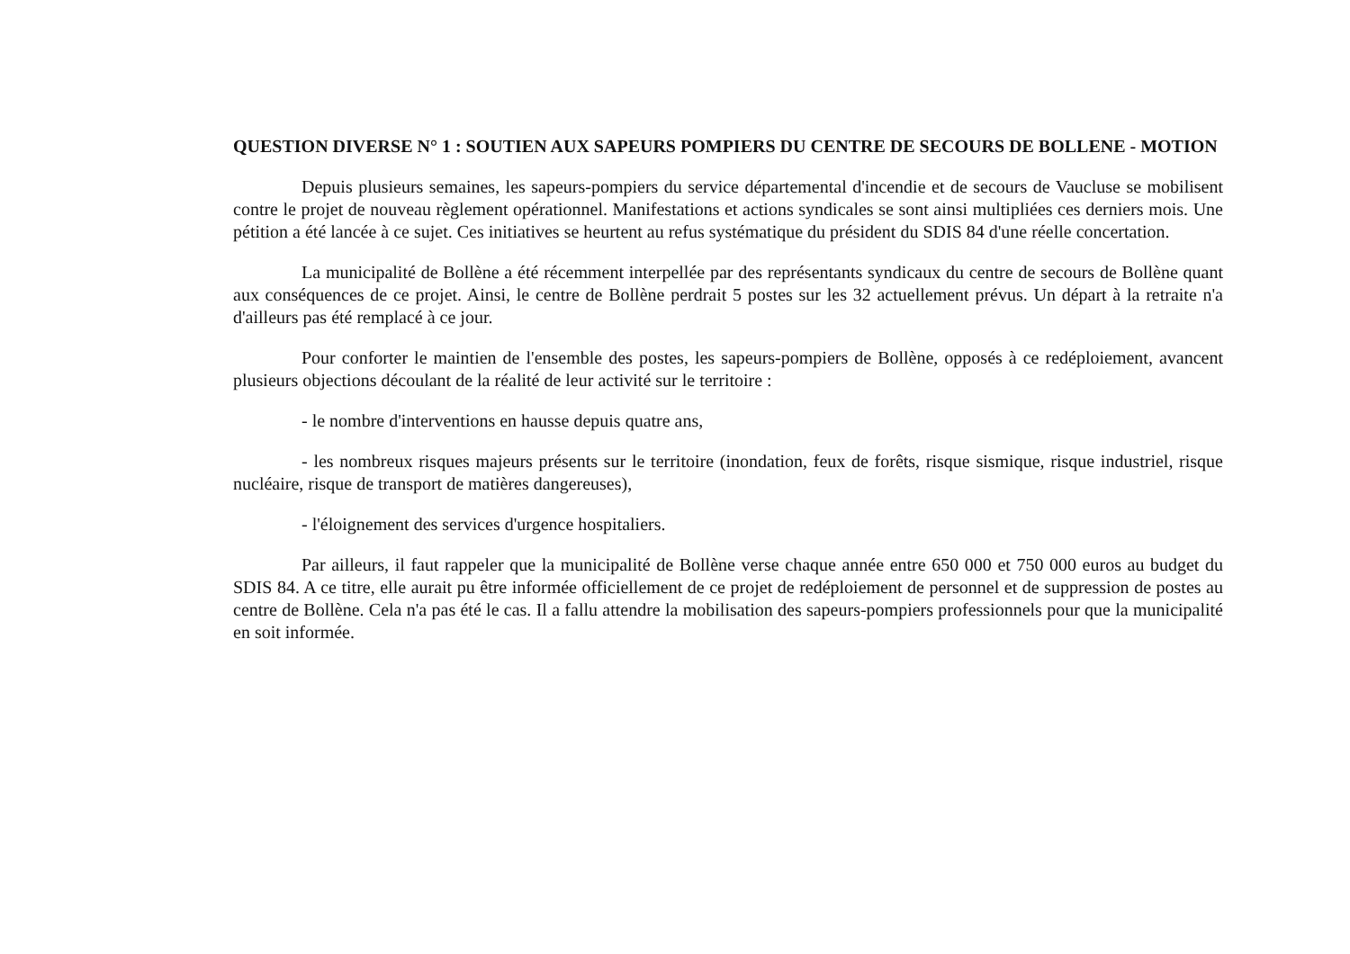QUESTION DIVERSE N° 1 : SOUTIEN AUX SAPEURS POMPIERS DU CENTRE DE SECOURS DE BOLLENE - MOTION
Depuis plusieurs semaines, les sapeurs-pompiers du service départemental d'incendie et de secours de Vaucluse se mobilisent contre le projet de nouveau règlement opérationnel. Manifestations et actions syndicales se sont ainsi multipliées ces derniers mois. Une pétition a été lancée à ce sujet. Ces initiatives se heurtent au refus systématique du président du SDIS 84 d'une réelle concertation.
La municipalité de Bollène a été récemment interpellée par des représentants syndicaux du centre de secours de Bollène quant aux conséquences de ce projet. Ainsi, le centre de Bollène perdrait 5 postes sur les 32 actuellement prévus. Un départ à la retraite n'a d'ailleurs pas été remplacé à ce jour.
Pour conforter le maintien de l'ensemble des postes, les sapeurs-pompiers de Bollène, opposés à ce redéploiement, avancent plusieurs objections découlant de la réalité de leur activité sur le territoire :
- le nombre d'interventions en hausse depuis quatre ans,
- les nombreux risques majeurs présents sur le territoire (inondation, feux de forêts, risque sismique, risque industriel, risque nucléaire, risque de transport de matières dangereuses),
- l'éloignement des services d'urgence hospitaliers.
Par ailleurs, il faut rappeler que la municipalité de Bollène verse chaque année entre 650 000 et 750 000 euros au budget du SDIS 84. A ce titre, elle aurait pu être informée officiellement de ce projet de redéploiement de personnel et de suppression de postes au centre de Bollène. Cela n'a pas été le cas. Il a fallu attendre la mobilisation des sapeurs-pompiers professionnels pour que la municipalité en soit informée.